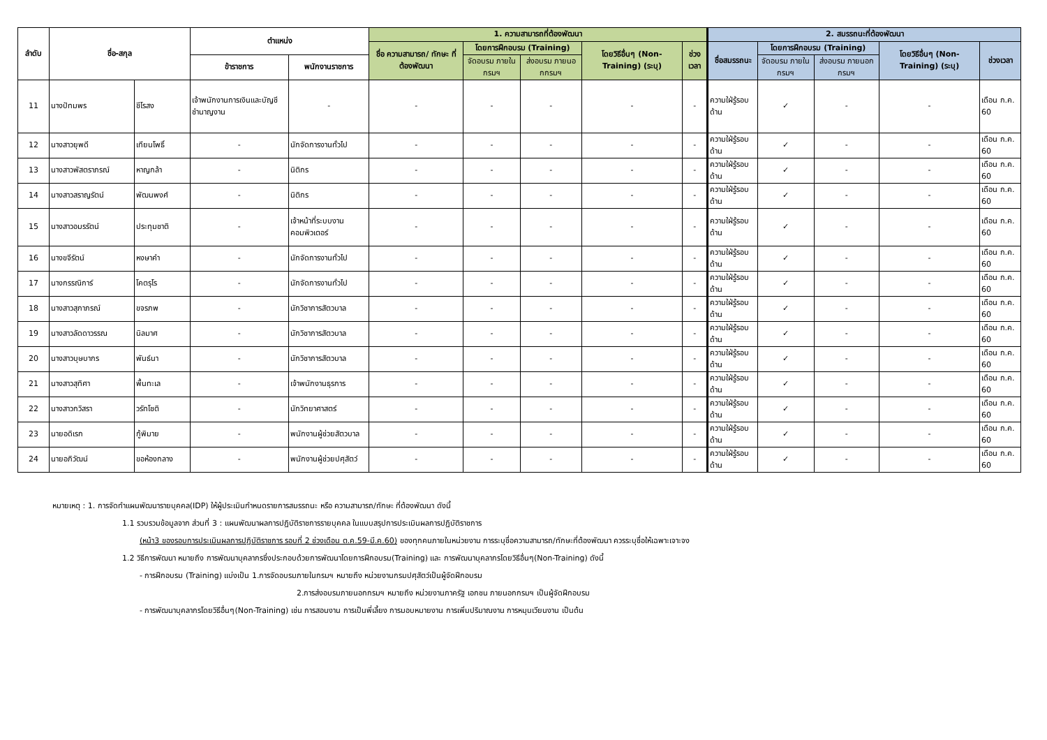| ลำดับ | ชื่อ-สกุล | | ตำแหน่ง | | 1. ความสามารถที่ต้องพัฒนา | | | | | 2. สมรรถนะที่ต้องพัฒนา | | | | |
| --- | --- | --- | --- | --- | --- | --- | --- | --- | --- | --- | --- | --- | --- | --- |
| | | | | | ชื่อ ความสามารถ/ ทักษะ ที่ต้องพัฒนา | โดยการฝึกอบรม (Training) | | โดยวิธีอื่นๆ (Non-Training) (ระบุ) | ช่วงเวลา | ชื่อสมรรถนะ | โดยการฝึกอบรม (Training) | | โดยวิธีอื่นๆ (Non-Training) (ระบุ) | ช่วงเวลา |
| | | | ข้าราชการ | พนักงานราชการ | | จัดอบรม ภายในกรมฯ | ส่งอบรม ภายนอกกรมฯ | | | | จัดอบรม ภายในกรมฯ | ส่งอบรม ภายนอก กรมฯ | | |
| 11 | นางปัทมพร | ชีโรสง | เจ้าพนักงานการเงินและบัญชีชำนาญงาน | - | - | - | - | - | - | ความใฝ่รู้รอบด้าน | ✓ | - | - | เดือน ก.ค. 60 |
| 12 | นางสาวยุพดี | เทียนโพธิ์ | - | นักจัดการงานทั่วไป | - | - | - | - | - | ความใฝ่รู้รอบด้าน | ✓ | - | - | เดือน ก.ค. 60 |
| 13 | นางสาวพัสตราภรณ์ | หาญกล้า | - | นิติกร | - | - | - | - | - | ความใฝ่รู้รอบด้าน | ✓ | - | - | เดือน ก.ค. 60 |
| 14 | นางสาวสราญรัตน์ | พัฒนพงศ์ | - | นิติกร | - | - | - | - | - | ความใฝ่รู้รอบด้าน | ✓ | - | - | เดือน ก.ค. 60 |
| 15 | นางสาวอมรรัตน์ | ประทุมชาติ | - | เจ้าหน้าที่ระบบงานคอมพิวเตอร์ | - | - | - | - | - | ความใฝ่รู้รอบด้าน | ✓ | - | - | เดือน ก.ค. 60 |
| 16 | นางขจีรัตน์ | หงษาคำ | - | นักจัดการงานทั่วไป | - | - | - | - | - | ความใฝ่รู้รอบด้าน | ✓ | - | - | เดือน ก.ค. 60 |
| 17 | นางกรรณิการ์ | โคตรุโร | - | นักจัดการงานทั่วไป | - | - | - | - | - | ความใฝ่รู้รอบด้าน | ✓ | - | - | เดือน ก.ค. 60 |
| 18 | นางสาวสุภาภรณ์ | ขจรภพ | - | นักวิชาการสัตวบาล | - | - | - | - | - | ความใฝ่รู้รอบด้าน | ✓ | - | - | เดือน ก.ค. 60 |
| 19 | นางสาวลัดดาวรรณ | นิลมาศ | - | นักวิชาการสัตวบาล | - | - | - | - | - | ความใฝ่รู้รอบด้าน | ✓ | - | - | เดือน ก.ค. 60 |
| 20 | นางสาวบุษบากร | พันธ์นา | - | นักวิชาการสัตวบาล | - | - | - | - | - | ความใฝ่รู้รอบด้าน | ✓ | - | - | เดือน ก.ค. 60 |
| 21 | นางสาวสุทิศา | พื้นทะเล | - | เจ้าพนักงานธุรการ | - | - | - | - | - | ความใฝ่รู้รอบด้าน | ✓ | - | - | เดือน ก.ค. 60 |
| 22 | นางสาวกวิสรา | วรัทโชติ | - | นักวิทยาศาสตร์ | - | - | - | - | - | ความใฝ่รู้รอบด้าน | ✓ | - | - | เดือน ก.ค. 60 |
| 23 | นายอดิเรก | กู้พิมาย | - | พนักงานผู้ช่วยสัตวบาล | - | - | - | - | - | ความใฝ่รู้รอบด้าน | ✓ | - | - | เดือน ก.ค. 60 |
| 24 | นายอภิวัฒน์ | ขอห้องกลาง | - | พนักงานผู้ช่วยปศุสัตว์ | - | - | - | - | - | ความใฝ่รู้รอบด้าน | ✓ | - | - | เดือน ก.ค. 60 |
หมายเหตุ : 1. การจัดทำแผนพัฒนารายบุคคล(IDP) ให้ผู้ประเมินกำหนดรายการสมรรถนะ หรือ ความสามารถ/ทักษะ ที่ต้องพัฒนา ดังนี้
1.1 รวบรวมข้อมูลจาก ส่วนที่ 3 : แผนพัฒนาผลการปฏิบัติราชการรายบุคคล ในแบบสรุปการประเมินผลการปฏิบัติราชการ
(หน้า3 ของรอบการประเมินผลการปฏิบัติราชการ รอบที่ 2 ช่วงเดือน ต.ค.59-มี.ค.60) ของทุกคนภายในหน่วยงาน การระบุชื่อความสามารถ/ทักษะที่ต้องพัฒนา ควรระบุชื่อให้เฉพาะเจาะจง
1.2 วิธีการพัฒนา หมายถึง การพัฒนาบุคลากรซึ่งประกอบด้วยการพัฒนาโดยการฝึกอบรม(Training) และ การพัฒนาบุคลากรโดยวิธีอื่นๆ(Non-Training) ดังนี้
- การฝึกอบรม (Training) แบ่งเป็น 1.การจัดอบรมภายในกรมฯ หมายถึง หน่วยงานกรมปศุสัตว์เป็นผู้จัดฝึกอบรม
2.การส่งอบรมภายนอกกรมฯ หมายถึง หน่วยงานภาครัฐ เอกชน ภายนอกกรมฯ เป็นผู้จัดฝึกอบรม
- การพัฒนาบุคลากรโดยวิธีอื่นๆ(Non-Training) เช่น การสอนงาน การเป็นพี่เลี้ยง การมอบหมายงาน การเพิ่มปริมาณงาน การหมุนเวียนงาน เป็นต้น